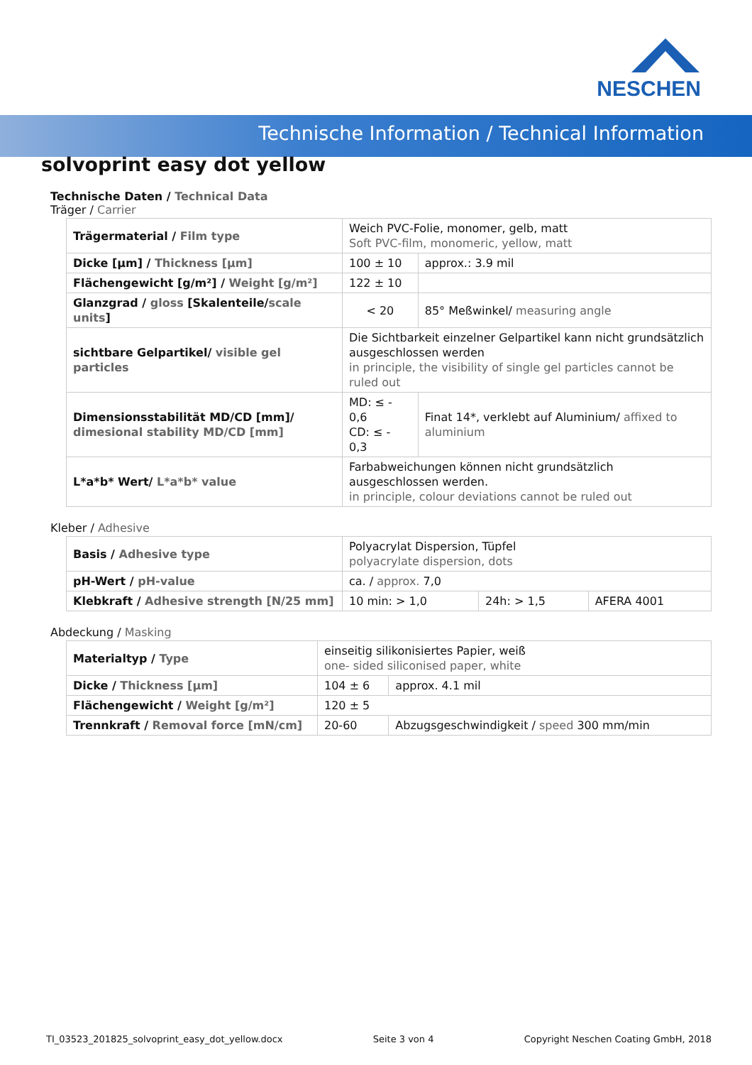NESCHEN
Technische Information / Technical Information
solvoprint easy dot yellow
Technische Daten / Technical Data
Träger / Carrier
| Trägermaterial / Film type | Weich PVC-Folie, monomer, gelb, matt Soft PVC-film, monomeric, yellow, matt | | |
| Dicke [µm] / Thickness [µm] | 100 ± 10 | | approx.: 3.9 mil |
| Flächengewicht [g/m²] / Weight [g/m²] | 122 ± 10 | | |
| Glanzgrad / gloss [Skalenteile/ scale units ] | < 20 | 85° Meßwinkel/ measuring angle | |
| sichtbare Gelpartikel/ visible gel particles | Die Sichtbarkeit einzelner Gelpartikel kann nicht grundsätzlich ausgeschlossen werden in principle, the visibility of single gel particles cannot be ruled out | | |
| Dimensionsstabilität MD/CD [mm]/ dimesional stability MD/CD [mm] | MD: ≤ - 0,6 CD: ≤ - 0,3 | Finat 14*, verklebt auf Aluminium/ affixed to aluminium | |
| L*a*b* Wert/ L*a*b* value | Farbabweichungen können nicht grundsätzlich ausgeschlossen werden. in principle, colour deviations cannot be ruled out | | |
Kleber / Adhesive
| Basis / Adhesive type | Polyacrylat Dispersion, Tüpfel polyacrylate dispersion, dots | | |
| pH-Wert / pH-value | ca. / approx. 7,0 | | |
| Klebkraft / Adhesive strength [N/25 mm] | 10 min: > 1,0 | 24h: > 1,5 | AFERA 4001 |
Abdeckung / Masking
| Materialtyp / Type | einseitig silikonisiertes Papier, weiß one- sided siliconised paper, white | | |
| Dicke / Thickness [µm] | 104 ± 6 | | approx. 4.1 mil |
| Flächengewicht / Weight [g/m²] | 120 ± 5 | | |
| Trennkraft / Removal force [mN/cm] | 20-60 | Abzugsgeschwindigkeit / speed 300 mm/min | |
TI_03523_201825_solvoprint_easy_dot_yellow.docx Seite 3 von 4 Copyright Neschen Coating GmbH, 2018